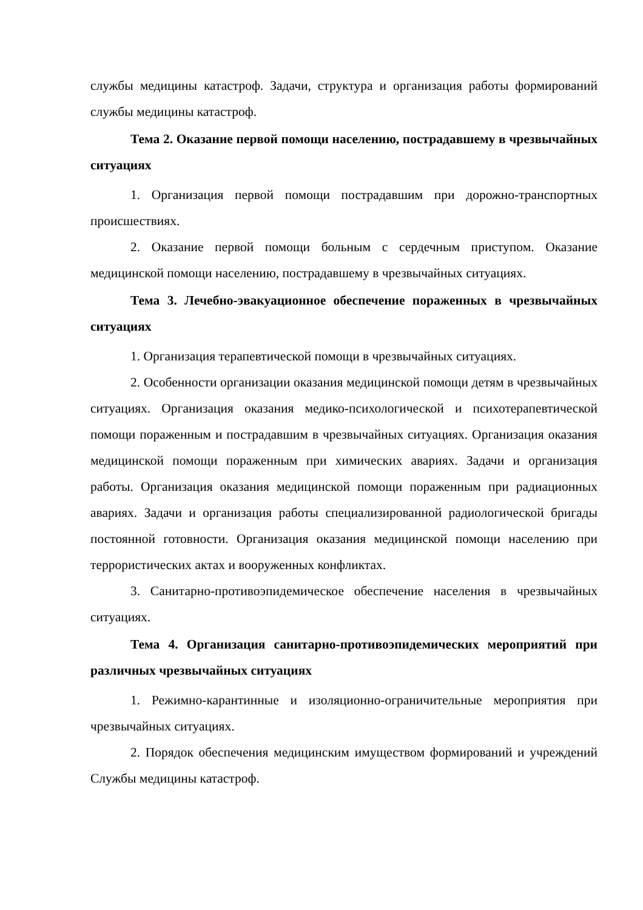службы медицины катастроф. Задачи, структура и организация работы формирований службы медицины катастроф.
Тема 2. Оказание первой помощи населению, пострадавшему в чрезвычайных ситуациях
1. Организация первой помощи пострадавшим при дорожно-транспортных происшествиях.
2. Оказание первой помощи больным с сердечным приступом. Оказание медицинской помощи населению, пострадавшему в чрезвычайных ситуациях.
Тема 3. Лечебно-эвакуационное обеспечение пораженных в чрезвычайных ситуациях
1. Организация терапевтической помощи в чрезвычайных ситуациях.
2. Особенности организации оказания медицинской помощи детям в чрезвычайных ситуациях. Организация оказания медико-психологической и психотерапевтической помощи пораженным и пострадавшим в чрезвычайных ситуациях. Организация оказания медицинской помощи пораженным при химических авариях. Задачи и организация работы. Организация оказания медицинской помощи пораженным при радиационных авариях. Задачи и организация работы специализированной радиологической бригады постоянной готовности. Организация оказания медицинской помощи населению при террористических актах и вооруженных конфликтах.
3. Санитарно-противоэпидемическое обеспечение населения в чрезвычайных ситуациях.
Тема 4. Организация санитарно-противоэпидемических мероприятий при различных чрезвычайных ситуациях
1. Режимно-карантинные и изоляционно-ограничительные мероприятия при чрезвычайных ситуациях.
2. Порядок обеспечения медицинским имуществом формирований и учреждений Службы медицины катастроф.